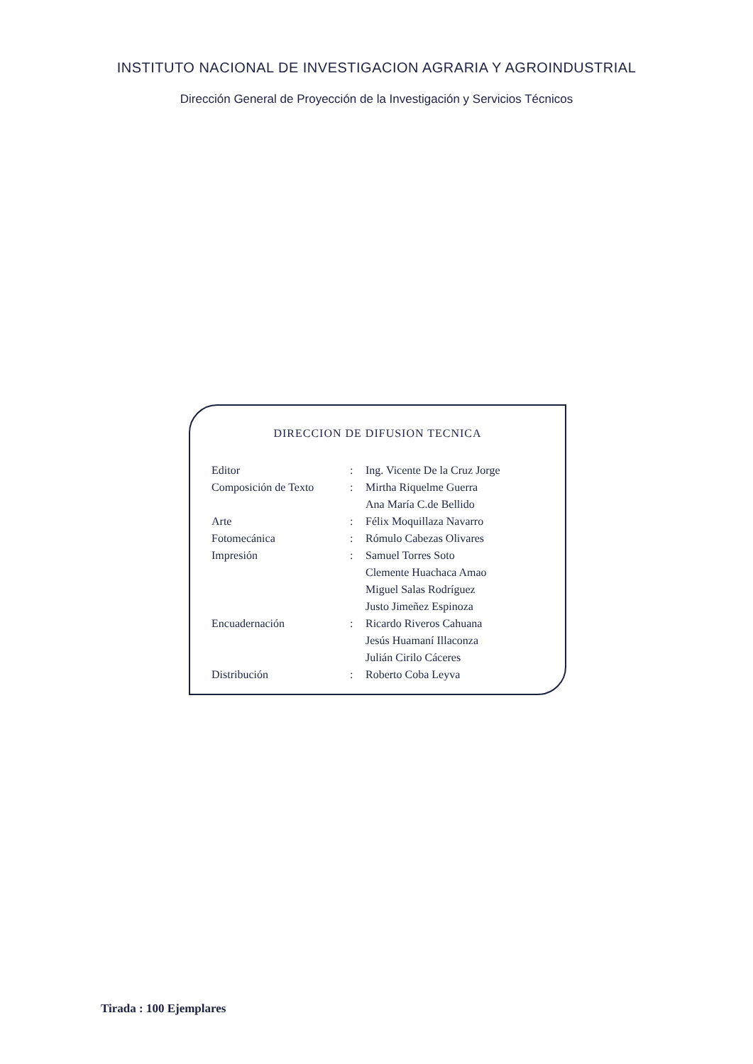INSTITUTO NACIONAL DE INVESTIGACION AGRARIA Y AGROINDUSTRIAL
Dirección General de Proyección de la Investigación y Servicios Técnicos
DIRECCION DE DIFUSION TECNICA
| Editor | : | Ing. Vicente De la Cruz Jorge |
| Composición de Texto | : | Mirtha Riquelme Guerra |
| | | Ana María C.de Bellido |
| Arte | : | Félix Moquillaza Navarro |
| Fotomecánica | : | Rómulo Cabezas Olivares |
| Impresión | : | Samuel Torres Soto |
| | | Clemente Huachaca Amao |
| | | Miguel Salas Rodríguez |
| | | Justo Jimeñez Espinoza |
| Encuadernación | : | Ricardo Riveros Cahuana |
| | | Jesús Huamaní Illaconza |
| | | Julián Cirilo Cáceres |
| Distribución | : | Roberto Coba Leyva |
Tirada : 100 Ejemplares